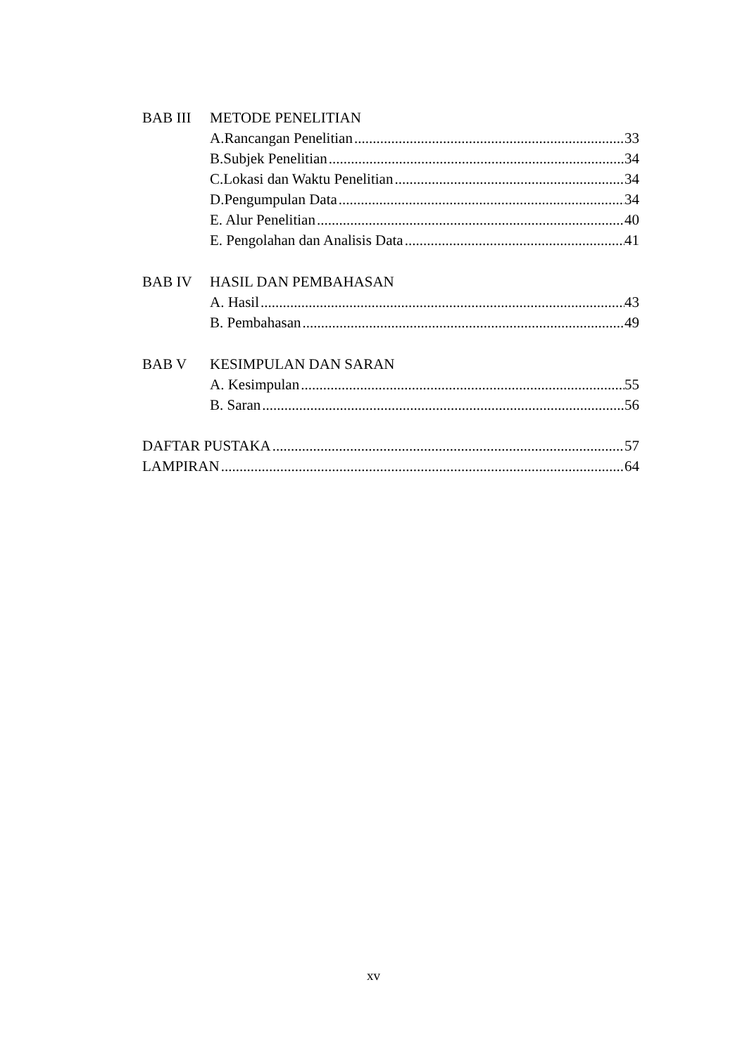BAB III METODE PENELITIAN
A.Rancangan Penelitian 33
B.Subjek Penelitian 34
C.Lokasi dan Waktu Penelitian 34
D.Pengumpulan Data 34
E. Alur Penelitian 40
E. Pengolahan dan Analisis Data 41
BAB IV HASIL DAN PEMBAHASAN
A. Hasil 43
B. Pembahasan 49
BAB V KESIMPULAN DAN SARAN
A. Kesimpulan 55
B. Saran 56
DAFTAR PUSTAKA 57
LAMPIRAN 64
xv